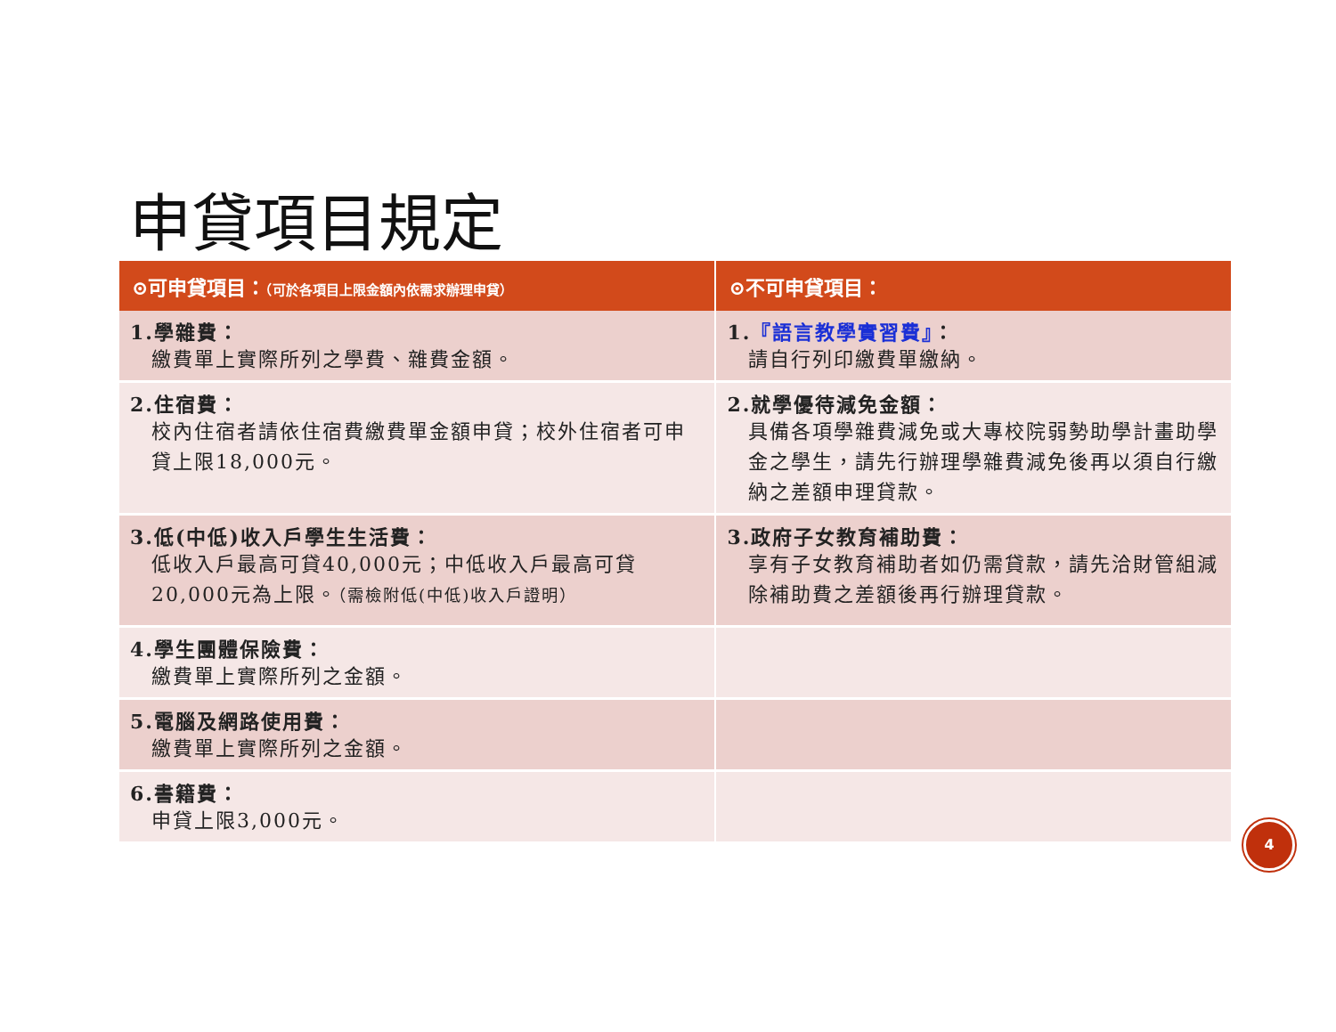申貸項目規定
| ⊙可申貸項目： （可於各項目上限金額內依需求辦理申貸） | ⊙不可申貸項目： |
| --- | --- |
| 1.學雜費： 繳費單上實際所列之學費、雜費金額。 | 1. 『語言教學實習費』 ： 請自行列印繳費單繳納。 |
| 2.住宿費： 校內住宿者請依住宿費繳費單金額申貸；校外住宿者可申貸上限18,000元。 | 2.就學優待減免金額： 具備各項學雜費減免或大專校院弱勢助學計畫助學金之學生，請先行辦理學雜費減免後再以須自行繳納之差額申理貸款。 |
| 3.低(中低)收入戶學生生活費： 低收入戶最高可貸40,000元；中低收入戶最高可貸20,000元為上限。 （需檢附低(中低)收入戶證明） | 3.政府子女教育補助費： 享有子女教育補助者如仍需貸款，請先洽財管組減除補助費之差額後再行辦理貸款。 |
| 4.學生團體保險費： 繳費單上實際所列之金額。 | |
| 5.電腦及網路使用費： 繳費單上實際所列之金額。 | |
| 6.書籍費： 申貸上限3,000元。 | |
4